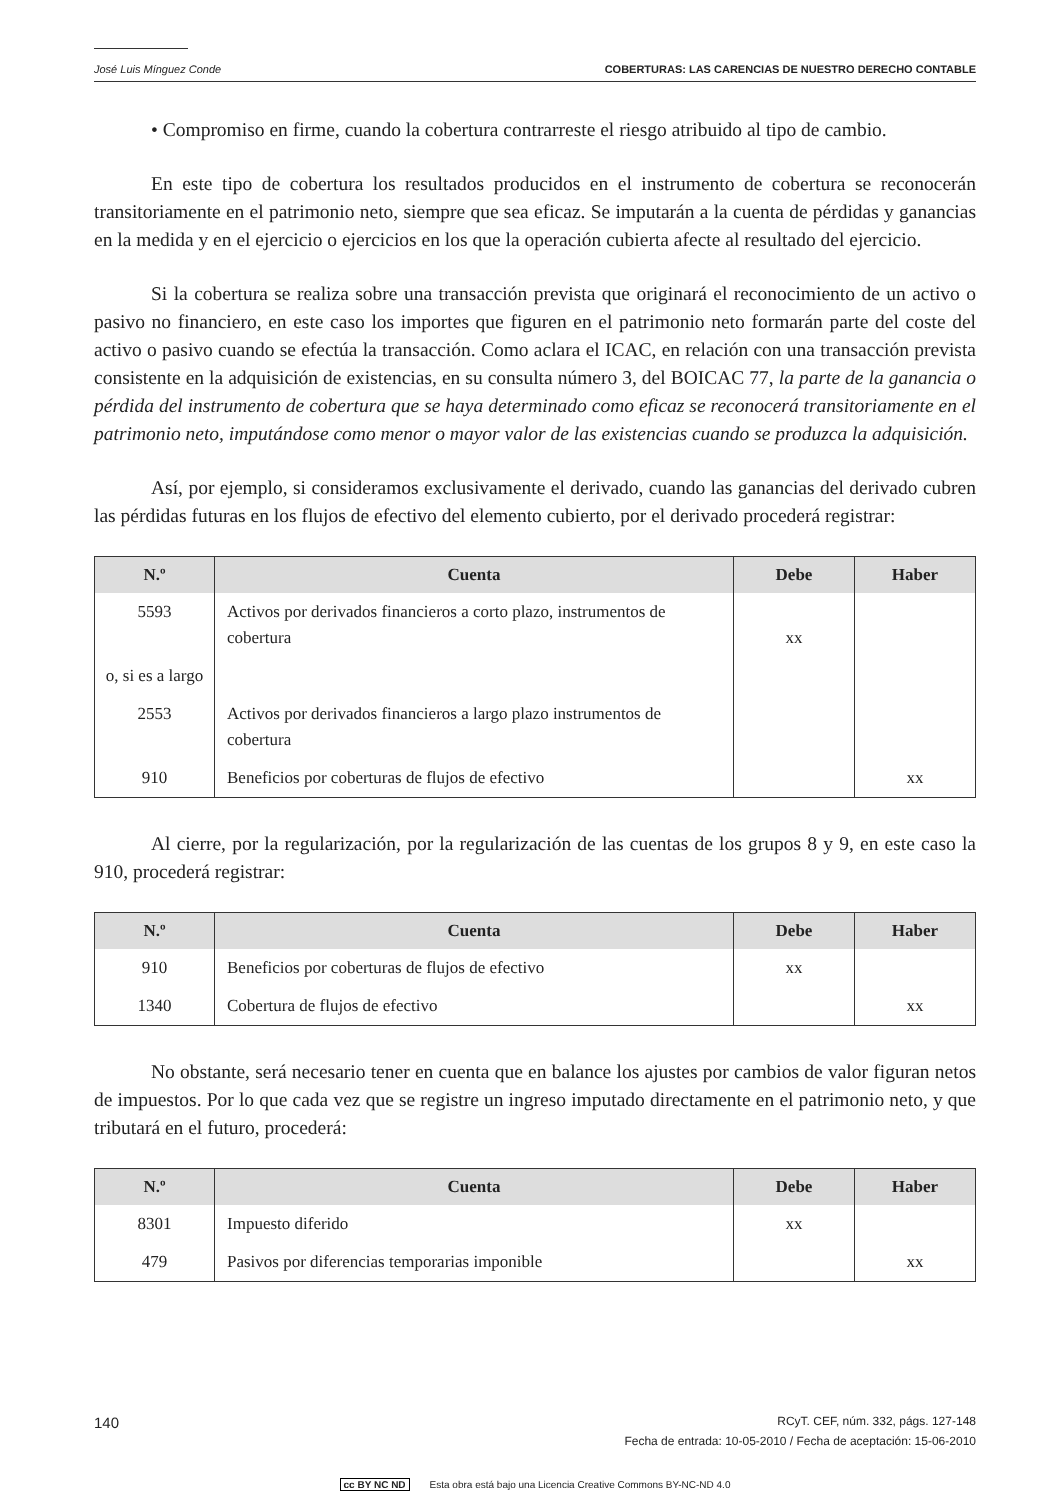José Luis Mínguez Conde COBERTURAS: LAS CARENCIAS DE NUESTRO DERECHO CONTABLE
• Compromiso en firme, cuando la cobertura contrarreste el riesgo atribuido al tipo de cambio.
En este tipo de cobertura los resultados producidos en el instrumento de cobertura se reconocerán transitoriamente en el patrimonio neto, siempre que sea eficaz. Se imputarán a la cuenta de pérdidas y ganancias en la medida y en el ejercicio o ejercicios en los que la operación cubierta afecte al resultado del ejercicio.
Si la cobertura se realiza sobre una transacción prevista que originará el reconocimiento de un activo o pasivo no financiero, en este caso los importes que figuren en el patrimonio neto formarán parte del coste del activo o pasivo cuando se efectúa la transacción. Como aclara el ICAC, en relación con una transacción prevista consistente en la adquisición de existencias, en su consulta número 3, del BOICAC 77, la parte de la ganancia o pérdida del instrumento de cobertura que se haya determinado como eficaz se reconocerá transitoriamente en el patrimonio neto, imputándose como menor o mayor valor de las existencias cuando se produzca la adquisición.
Así, por ejemplo, si consideramos exclusivamente el derivado, cuando las ganancias del derivado cubren las pérdidas futuras en los flujos de efectivo del elemento cubierto, por el derivado procederá registrar:
| N.º | Cuenta | Debe | Haber |
| --- | --- | --- | --- |
| 5593 | Activos por derivados financieros a corto plazo, instrumentos de cobertura | xx | |
| o, si es a largo | | | |
| 2553 | Activos por derivados financieros a largo plazo instrumentos de cobertura | | |
| 910 | Beneficios por coberturas de flujos de efectivo | | xx |
Al cierre, por la regularización, por la regularización de las cuentas de los grupos 8 y 9, en este caso la 910, procederá registrar:
| N.º | Cuenta | Debe | Haber |
| --- | --- | --- | --- |
| 910 | Beneficios por coberturas de flujos de efectivo | xx | |
| 1340 | Cobertura de flujos de efectivo | | xx |
No obstante, será necesario tener en cuenta que en balance los ajustes por cambios de valor figuran netos de impuestos. Por lo que cada vez que se registre un ingreso imputado directamente en el patrimonio neto, y que tributará en el futuro, procederá:
| N.º | Cuenta | Debe | Haber |
| --- | --- | --- | --- |
| 8301 | Impuesto diferido | xx | |
| 479 | Pasivos por diferencias temporarias imponible | | xx |
140 RCyT. CEF, núm. 332, págs. 127-148
Fecha de entrada: 10-05-2010 / Fecha de aceptación: 15-06-2010
cc BY NC ND Esta obra está bajo una Licencia Creative Commons BY-NC-ND 4.0